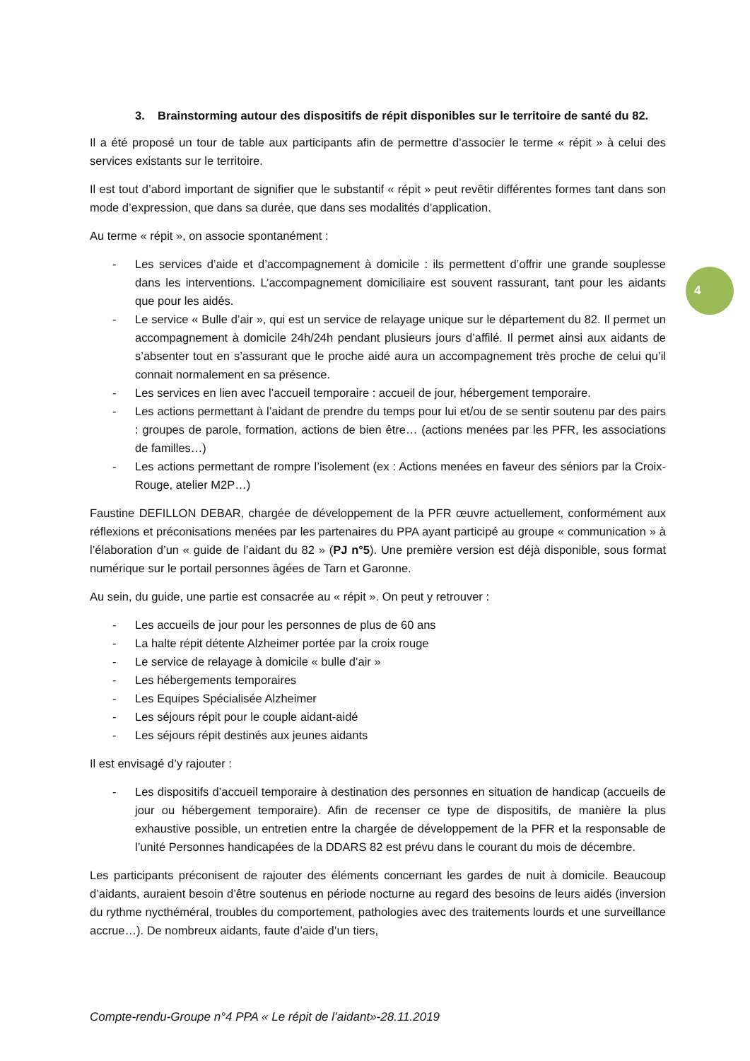3. Brainstorming autour des dispositifs de répit disponibles sur le territoire de santé du 82.
Il a été proposé un tour de table aux participants afin de permettre d’associer le terme « répit » à celui des services existants sur le territoire.
Il est tout d’abord important de signifier que le substantif « répit » peut revêtir différentes formes tant dans son mode d’expression, que dans sa durée, que dans ses modalités d’application.
Au terme « répit », on associe spontanément :
- Les services d’aide et d’accompagnement à domicile : ils permettent d’offrir une grande souplesse dans les interventions. L’accompagnement domiciliaire est souvent rassurant, tant pour les aidants que pour les aidés.
- Le service « Bulle d’air », qui est un service de relayage unique sur le département du 82. Il permet un accompagnement à domicile 24h/24h pendant plusieurs jours d’affilé. Il permet ainsi aux aidants de s’absenter tout en s’assurant que le proche aidé aura un accompagnement très proche de celui qu’il connait normalement en sa présence.
- Les services en lien avec l’accueil temporaire : accueil de jour, hébergement temporaire.
- Les actions permettant à l’aidant de prendre du temps pour lui et/ou de se sentir soutenu par des pairs : groupes de parole, formation, actions de bien être… (actions menées par les PFR, les associations de familles…)
- Les actions permettant de rompre l’isolement (ex : Actions menées en faveur des séniors par la Croix-Rouge, atelier M2P…)
Faustine DEFILLON DEBAR, chargée de développement de la PFR œuvre actuellement, conformément aux réflexions et préconisations menées par les partenaires du PPA ayant participé au groupe « communication » à l’élaboration d’un « guide de l’aidant du 82 » (PJ n°5). Une première version est déjà disponible, sous format numérique sur le portail personnes âgées de Tarn et Garonne.
Au sein, du guide, une partie est consacrée au « répit ». On peut y retrouver :
- Les accueils de jour pour les personnes de plus de 60 ans
- La halte répit détente Alzheimer portée par la croix rouge
- Le service de relayage à domicile « bulle d’air »
- Les hébergements temporaires
- Les Equipes Spécialisée Alzheimer
- Les séjours répit pour le couple aidant-aidé
- Les séjours répit destinés aux jeunes aidants
Il est envisagé d’y rajouter :
- Les dispositifs d’accueil temporaire à destination des personnes en situation de handicap (accueils de jour ou hébergement temporaire). Afin de recenser ce type de dispositifs, de manière la plus exhaustive possible, un entretien entre la chargée de développement de la PFR et la responsable de l’unité Personnes handicapées de la DDARS 82 est prévu dans le courant du mois de décembre.
Les participants préconisent de rajouter des éléments concernant les gardes de nuit à domicile. Beaucoup d’aidants, auraient besoin d’être soutenus en période nocturne au regard des besoins de leurs aidés (inversion du rythme nycthéméral, troubles du comportement, pathologies avec des traitements lourds et une surveillance accrue…). De nombreux aidants, faute d’aide d’un tiers,
4
Compte-rendu-Groupe n°4 PPA « Le répit de l’aidant»-28.11.2019